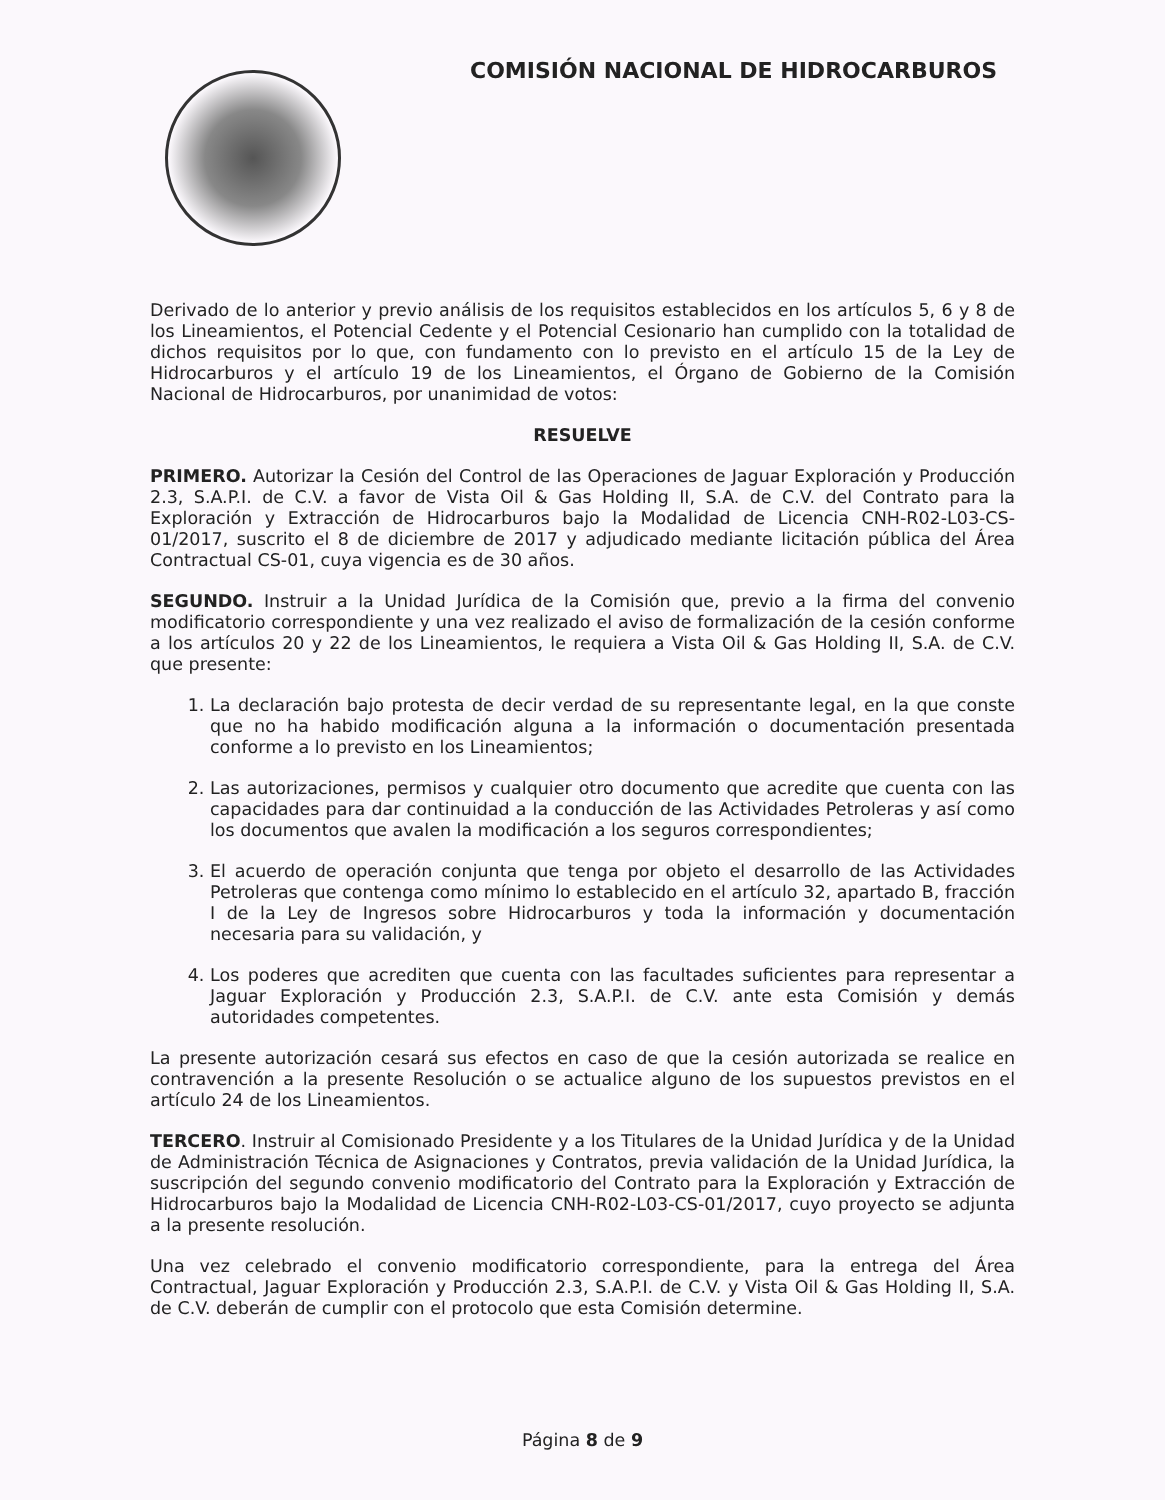COMISIÓN NACIONAL DE HIDROCARBUROS
Derivado de lo anterior y previo análisis de los requisitos establecidos en los artículos 5, 6 y 8 de los Lineamientos, el Potencial Cedente y el Potencial Cesionario han cumplido con la totalidad de dichos requisitos por lo que, con fundamento con lo previsto en el artículo 15 de la Ley de Hidrocarburos y el artículo 19 de los Lineamientos, el Órgano de Gobierno de la Comisión Nacional de Hidrocarburos, por unanimidad de votos:
RESUELVE
PRIMERO. Autorizar la Cesión del Control de las Operaciones de Jaguar Exploración y Producción 2.3, S.A.P.I. de C.V. a favor de Vista Oil & Gas Holding II, S.A. de C.V. del Contrato para la Exploración y Extracción de Hidrocarburos bajo la Modalidad de Licencia CNH-R02-L03-CS-01/2017, suscrito el 8 de diciembre de 2017 y adjudicado mediante licitación pública del Área Contractual CS-01, cuya vigencia es de 30 años.
SEGUNDO. Instruir a la Unidad Jurídica de la Comisión que, previo a la firma del convenio modificatorio correspondiente y una vez realizado el aviso de formalización de la cesión conforme a los artículos 20 y 22 de los Lineamientos, le requiera a Vista Oil & Gas Holding II, S.A. de C.V. que presente:
1. La declaración bajo protesta de decir verdad de su representante legal, en la que conste que no ha habido modificación alguna a la información o documentación presentada conforme a lo previsto en los Lineamientos;
2. Las autorizaciones, permisos y cualquier otro documento que acredite que cuenta con las capacidades para dar continuidad a la conducción de las Actividades Petroleras y así como los documentos que avalen la modificación a los seguros correspondientes;
3. El acuerdo de operación conjunta que tenga por objeto el desarrollo de las Actividades Petroleras que contenga como mínimo lo establecido en el artículo 32, apartado B, fracción I de la Ley de Ingresos sobre Hidrocarburos y toda la información y documentación necesaria para su validación, y
4. Los poderes que acrediten que cuenta con las facultades suficientes para representar a Jaguar Exploración y Producción 2.3, S.A.P.I. de C.V. ante esta Comisión y demás autoridades competentes.
La presente autorización cesará sus efectos en caso de que la cesión autorizada se realice en contravención a la presente Resolución o se actualice alguno de los supuestos previstos en el artículo 24 de los Lineamientos.
TERCERO. Instruir al Comisionado Presidente y a los Titulares de la Unidad Jurídica y de la Unidad de Administración Técnica de Asignaciones y Contratos, previa validación de la Unidad Jurídica, la suscripción del segundo convenio modificatorio del Contrato para la Exploración y Extracción de Hidrocarburos bajo la Modalidad de Licencia CNH-R02-L03-CS-01/2017, cuyo proyecto se adjunta a la presente resolución.
Una vez celebrado el convenio modificatorio correspondiente, para la entrega del Área Contractual, Jaguar Exploración y Producción 2.3, S.A.P.I. de C.V. y Vista Oil & Gas Holding II, S.A. de C.V. deberán de cumplir con el protocolo que esta Comisión determine.
Página 8 de 9